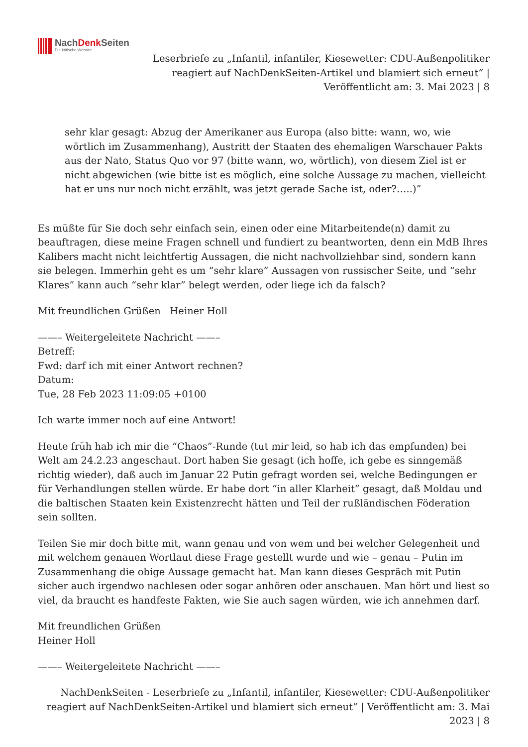NachDenk Seiten
Die kritische Website
Leserbriefe zu „Infantil, infantiler, Kiesewetter: CDU-Außenpolitiker reagiert auf NachDenkSeiten-Artikel und blamiert sich erneut“ | Veröffentlicht am: 3. Mai 2023 | 8
sehr klar gesagt: Abzug der Amerikaner aus Europa (also bitte: wann, wo, wie wörtlich im Zusammenhang), Austritt der Staaten des ehemaligen Warschauer Pakts aus der Nato, Status Quo vor 97 (bitte wann, wo, wörtlich), von diesem Ziel ist er nicht abgewichen (wie bitte ist es möglich, eine solche Aussage zu machen, vielleicht hat er uns nur noch nicht erzählt, was jetzt gerade Sache ist, oder?…..)”
Es müßte für Sie doch sehr einfach sein, einen oder eine Mitarbeitende(n) damit zu beauftragen, diese meine Fragen schnell und fundiert zu beantworten, denn ein MdB Ihres Kalibers macht nicht leichtfertig Aussagen, die nicht nachvollziehbar sind, sondern kann sie belegen. Immerhin geht es um “sehr klare” Aussagen von russischer Seite, und “sehr Klares” kann auch “sehr klar” belegt werden, oder liege ich da falsch?
Mit freundlichen Grüßen Heiner Holl
——– Weitergeleitete Nachricht ——–
Betreff:
Fwd: darf ich mit einer Antwort rechnen?
Datum:
Tue, 28 Feb 2023 11:09:05 +0100
Ich warte immer noch auf eine Antwort!
Heute früh hab ich mir die “Chaos”-Runde (tut mir leid, so hab ich das empfunden) bei Welt am 24.2.23 angeschaut. Dort haben Sie gesagt (ich hoffe, ich gebe es sinngemäß richtig wieder), daß auch im Januar 22 Putin gefragt worden sei, welche Bedingungen er für Verhandlungen stellen würde. Er habe dort “in aller Klarheit” gesagt, daß Moldau und die baltischen Staaten kein Existenzrecht hätten und Teil der rußländischen Föderation sein sollten.
Teilen Sie mir doch bitte mit, wann genau und von wem und bei welcher Gelegenheit und mit welchem genauen Wortlaut diese Frage gestellt wurde und wie – genau – Putin im Zusammenhang die obige Aussage gemacht hat. Man kann dieses Gespräch mit Putin sicher auch irgendwo nachlesen oder sogar anhören oder anschauen. Man hört und liest so viel, da braucht es handfeste Fakten, wie Sie auch sagen würden, wie ich annehmen darf.
Mit freundlichen Grüßen
Heiner Holl
——– Weitergeleitete Nachricht ——–
NachDenkSeiten - Leserbriefe zu „Infantil, infantiler, Kiesewetter: CDU-Außenpolitiker reagiert auf NachDenkSeiten-Artikel und blamiert sich erneut“ | Veröffentlicht am: 3. Mai 2023 | 8